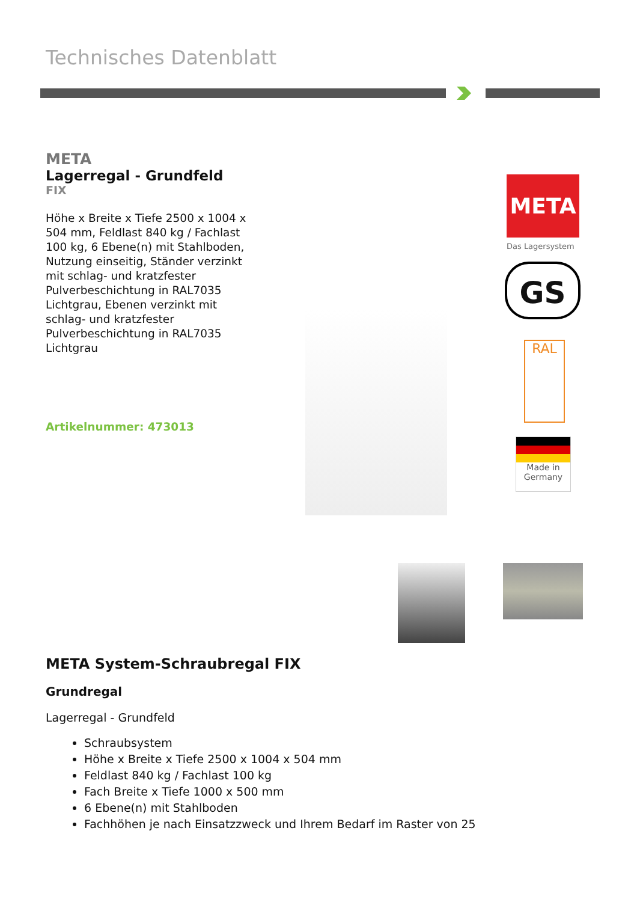Technisches Datenblatt
META
Lagerregal - Grundfeld
FIX
Höhe x Breite x Tiefe 2500 x 1004 x 504 mm, Feldlast 840 kg / Fachlast 100 kg, 6 Ebene(n) mit Stahlboden, Nutzung einseitig, Ständer verzinkt mit schlag- und kratzfester Pulverbeschichtung in RAL7035 Lichtgrau, Ebenen verzinkt mit schlag- und kratzfester Pulverbeschichtung in RAL7035 Lichtgrau
Artikelnummer: 473013
META
Das Lagersystem
GS
RAL
Made in Germany
META System-Schraubregal FIX
Grundregal
Lagerregal - Grundfeld
Schraubsystem
Höhe x Breite x Tiefe 2500 x 1004 x 504 mm
Feldlast 840 kg / Fachlast 100 kg
Fach Breite x Tiefe 1000 x 500 mm
6 Ebene(n) mit Stahlboden
Fachhöhen je nach Einsatzzweck und Ihrem Bedarf im Raster von 25